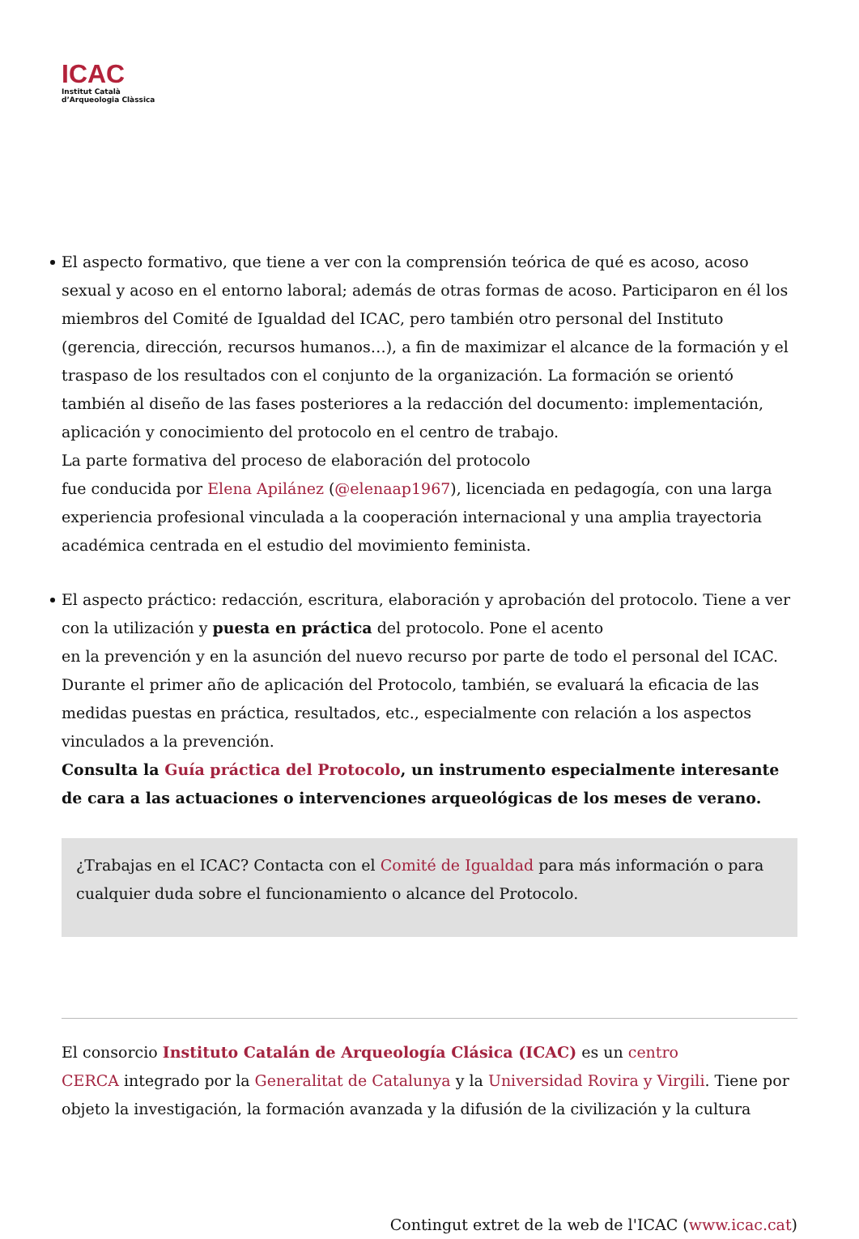ICAC
Institut Català
d’Arqueologia Clàssica
El aspecto formativo, que tiene a ver con la comprensión teórica de qué es acoso, acoso sexual y acoso en el entorno laboral; además de otras formas de acoso. Participaron en él los miembros del Comité de Igualdad del ICAC, pero también otro personal del Instituto (gerencia, dirección, recursos humanos…), a fin de maximizar el alcance de la formación y el traspaso de los resultados con el conjunto de la organización. La formación se orientó también al diseño de las fases posteriores a la redacción del documento: implementación, aplicación y conocimiento del protocolo en el centro de trabajo.
La parte formativa del proceso de elaboración del protocolo
fue conducida por Elena Apilánez (@elenaap1967), licenciada en pedagogía, con una larga experiencia profesional vinculada a la cooperación internacional y una amplia trayectoria académica centrada en el estudio del movimiento feminista.
El aspecto práctico: redacción, escritura, elaboración y aprobación del protocolo. Tiene a ver con la utilización y puesta en práctica del protocolo. Pone el acento
en la prevención y en la asunción del nuevo recurso por parte de todo el personal del ICAC. Durante el primer año de aplicación del Protocolo, también, se evaluará la eficacia de las medidas puestas en práctica, resultados, etc., especialmente con relación a los aspectos vinculados a la prevención.
Consulta la Guía práctica del Protocolo, un instrumento especialmente interesante de cara a las actuaciones o intervenciones arqueológicas de los meses de verano.
¿Trabajas en el ICAC? Contacta con el Comité de Igualdad para más información o para cualquier duda sobre el funcionamiento o alcance del Protocolo.
El consorcio Instituto Catalán de Arqueología Clásica (ICAC) es un centro
CERCA integrado por la Generalitat de Catalunya y la Universidad Rovira y Virgili. Tiene por objeto la investigación, la formación avanzada y la difusión de la civilización y la cultura
Contingut extret de la web de l'ICAC (www.icac.cat)